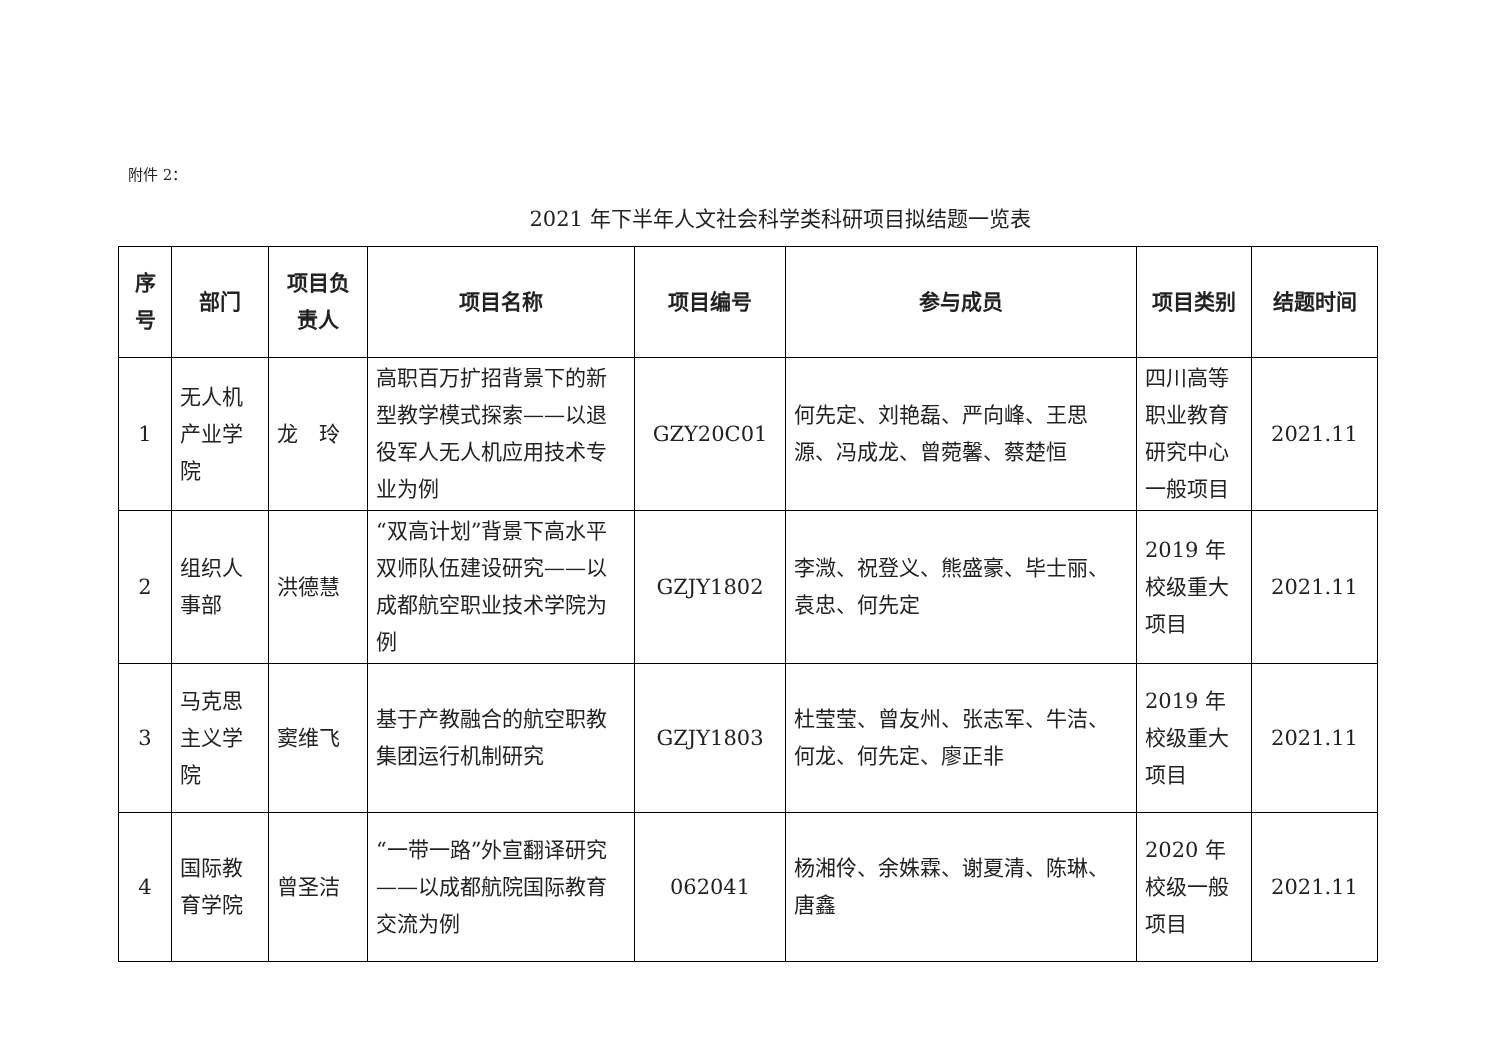附件 2：
2021 年下半年人文社会科学类科研项目拟结题一览表
| 序号 | 部门 | 项目负责人 | 项目名称 | 项目编号 | 参与成员 | 项目类别 | 结题时间 |
| --- | --- | --- | --- | --- | --- | --- | --- |
| 1 | 无人机产业学院 | 龙 玲 | 高职百万扩招背景下的新型教学模式探索——以退役军人无人机应用技术专业为例 | GZY20C01 | 何先定、刘艳磊、严向峰、王思源、冯成龙、曾菀馨、蔡楚恒 | 四川高等职业教育研究中心一般项目 | 2021.11 |
| 2 | 组织人事部 | 洪德慧 | “双高计划”背景下高水平双师队伍建设研究——以成都航空职业技术学院为例 | GZJY1802 | 李溦、祝登义、熊盛豪、毕士丽、袁忠、何先定 | 2019 年校级重大项目 | 2021.11 |
| 3 | 马克思主义学院 | 窦维飞 | 基于产教融合的航空职教集团运行机制研究 | GZJY1803 | 杜莹莹、曾友州、张志军、牛洁、何龙、何先定、廖正非 | 2019 年校级重大项目 | 2021.11 |
| 4 | 国际教育学院 | 曾圣洁 | “一带一路”外宣翻译研究——以成都航院国际教育交流为例 | 062041 | 杨湘伶、余姝霖、谢夏清、陈琳、唐鑫 | 2020 年校级一般项目 | 2021.11 |